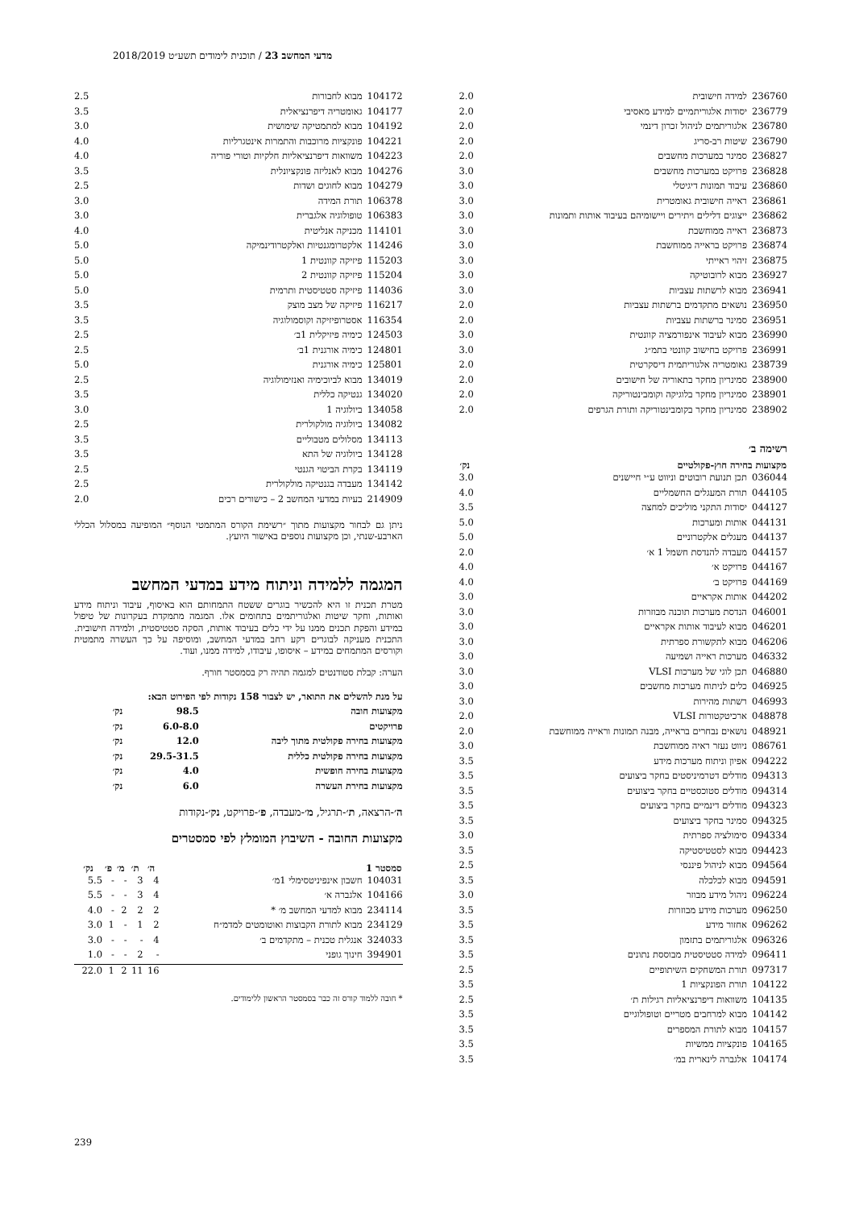מדעי המחשב 23 / תוכנית לימודים תשע״ט 2018/2019
| 236760 | למידה חישובית | 2.0 |
| 236779 | יסודות אלגוריתמיים למידע מאסיבי | 2.0 |
| 236780 | אלגוריתמים לניהול זכרון דינמי | 2.0 |
| 236790 | שיטות רב-סריג | 2.0 |
| 236827 | סמינר במערכות מחשבים | 2.0 |
| 236828 | פרויקט במערכות מחשבים | 3.0 |
| 236860 | עיבוד תמונות דיגיטלי | 3.0 |
| 236861 | ראייה חישובית גאומטרית | 3.0 |
| 236862 | ייצוגים דלילים ויתירים ויישומיהם בעיבוד אותות ותמונות | 3.0 |
| 236873 | ראייה ממוחשבת | 3.0 |
| 236874 | פרויקט בראייה ממוחשבת | 3.0 |
| 236875 | זיהוי ראייתי | 3.0 |
| 236927 | מבוא לרובוטיקה | 3.0 |
| 236941 | מבוא לרשתות עצביות | 3.0 |
| 236950 | נושאים מתקדמים ברשתות עצביות | 2.0 |
| 236951 | סמינר ברשתות עצביות | 2.0 |
| 236990 | מבוא לעיבוד אינפורמציה קוונטית | 3.0 |
| 236991 | פרויקט בחישוב קוונטי בתמ״ג | 3.0 |
| 238739 | גאומטריה אלגוריתמית דיסקרטית | 2.0 |
| 238900 | סמינריון מחקר בתאוריה של חישובים | 2.0 |
| 238901 | סמינריון מחקר בלוגיקה וקומבינטוריקה | 2.0 |
| 238902 | סמינריון מחקר בקומבינטוריקה ותורת הגרפים | 2.0 |
רשימה ב׳
| מקצועות בחירה חוץ-פקולטיים | | נק׳ |
| --- | --- | --- |
| 036044 | תכן תנועת רובוטים וניווט ע״י חיישנים | 3.0 |
| 044105 | תורת המעגלים החשמליים | 4.0 |
| 044127 | יסודות התקני מוליכים למחצה | 3.5 |
| 044131 | אותות ומערכות | 5.0 |
| 044137 | מעגלים אלקטרוניים | 5.0 |
| 044157 | מעבדה להנדסת חשמל 1 א׳ | 2.0 |
| 044167 | פרויקט א׳ | 4.0 |
| 044169 | פרויקט ב׳ | 4.0 |
| 044202 | אותות אקראיים | 3.0 |
| 046001 | הנדסת מערכות תוכנה מבוזרות | 3.0 |
| 046201 | מבוא לעיבוד אותות אקראיים | 3.0 |
| 046206 | מבוא לתקשורת ספרתית | 3.0 |
| 046332 | מערכות ראייה ושמיעה | 3.0 |
| 046880 | תכן לוגי של מערכות VLSI | 3.0 |
| 046925 | כלים לניתוח מערכות מחשבים | 3.0 |
| 046993 | רשתות מהירות | 3.0 |
| 048878 | ארכיטקטורות VLSI | 2.0 |
| 048921 | נושאים נבחרים בראייה, מבנה תמונות וראייה ממוחשבת | 2.0 |
| 086761 | ניווט נעזר ראיה ממוחשבת | 3.0 |
| 094222 | אפיון וניתוח מערכות מידע | 3.5 |
| 094313 | מודלים דטרמיניסטים בחקר ביצועים | 3.5 |
| 094314 | מודלים סטוכסטיים בחקר ביצועים | 3.5 |
| 094323 | מודלים דינמיים בחקר ביצועים | 3.5 |
| 094325 | סמינר בחקר ביצועים | 3.5 |
| 094334 | סימולציה ספרתית | 3.0 |
| 094423 | מבוא לסטטיסטיקה | 3.5 |
| 094564 | מבוא לניהול פיננסי | 2.5 |
| 094591 | מבוא לכלכלה | 3.5 |
| 096224 | ניהול מידע מבוזר | 3.0 |
| 096250 | מערכות מידע מבוזרות | 3.5 |
| 096262 | אחזור מידע | 3.5 |
| 096326 | אלגוריתמים בתזמון | 3.5 |
| 096411 | למידה סטטיסטית מבוססת נתונים | 3.5 |
| 097317 | תורת המשחקים השיתופיים | 2.5 |
| 104122 | תורת הפונקציות 1 | 3.5 |
| 104135 | משוואות דיפרנציאליות רגילות ת׳ | 2.5 |
| 104142 | מבוא למרחבים מטריים וטופולוגיים | 3.5 |
| 104157 | מבוא לתורת המספרים | 3.5 |
| 104165 | פונקציות ממשיות | 3.5 |
| 104174 | אלגברה לינארית במ׳ | 3.5 |
| 104172 | מבוא לחבורות | 2.5 |
| 104177 | גאומטריה דיפרנציאלית | 3.5 |
| 104192 | מבוא למתמטיקה שימושית | 3.0 |
| 104221 | פונקציות מרוכבות והתמרות אינטגרליות | 4.0 |
| 104223 | משוואות דיפרנציאליות חלקיות וטורי פוריה | 4.0 |
| 104276 | מבוא לאנליזה פונקציונלית | 3.5 |
| 104279 | מבוא לחוגים ושדות | 2.5 |
| 106378 | תורת המידה | 3.0 |
| 106383 | טופולוגיה אלגברית | 3.0 |
| 114101 | מכניקה אנליטית | 4.0 |
| 114246 | אלקטרומגנטיות ואלקטרודינמיקה | 5.0 |
| 115203 | פיזיקה קוונטית 1 | 5.0 |
| 115204 | פיזיקה קוונטית 2 | 5.0 |
| 114036 | פיזיקה סטטיסטית ותרמית | 5.0 |
| 116217 | פיזיקה של מצב מוצק | 3.5 |
| 116354 | אסטרופיזיקה וקוסמולוגיה | 3.5 |
| 124503 | כימיה פיזיקלית 1ב׳ | 2.5 |
| 124801 | כימיה אורגנית 1ב׳ | 2.5 |
| 125801 | כימיה אורגנית | 5.0 |
| 134019 | מבוא לביוכימיה ואנזימולוגיה | 2.5 |
| 134020 | גנטיקה כללית | 3.5 |
| 134058 | ביולוגיה 1 | 3.0 |
| 134082 | ביולוגיה מולקולרית | 2.5 |
| 134113 | מסלולים מטבוליים | 3.5 |
| 134128 | ביולוגיה של התא | 3.5 |
| 134119 | בקרת הביטוי הגנטי | 2.5 |
| 134142 | מעבדה בגנטיקה מולקולרית | 2.5 |
| 214909 | בעיות במדעי המחשב 2 – כישורים רכים | 2.0 |
ניתן גם לבחור מקצועות מתוך ״רשימת הקורס המתמטי הנוסף״ המופיעה במסלול הכללי הארבע-שנתי, וכן מקצועות נוספים באישור היועץ.
המגמה ללמידה וניתוח מידע במדעי המחשב
מטרת תכנית זו היא להכשיר בוגרים ששטח התמחותם הוא באיסוף, עיבוד וניתוח מידע ואותות, וחקר שיטות ואלגוריתמים בתחומים אלו. המגמה מתמקדת בעקרונות של טיפול במידע והפקת תכנים ממנו על ידי כלים בעיבוד אותות, הסקה סטטיסטית, ולמידה חישובית. התכנית מעניקה לבוגרים רקע רחב במדעי המחשב, ומוסיפה על כך העשרה מתמטית וקורסים המתמחים במידע – איסופו, עיבודו, למידה ממנו, ועוד.
הערה: קבלת סטודנטים למגמה תהיה רק בסמסטר חורף.
על מנת להשלים את התואר, יש לצבור 158 נקודות לפי הפירוט הבא:
| מקצועות חובה | 98.5 | נק׳ |
| פרויקטים | 6.0-8.0 | נק׳ |
| מקצועות בחירה פקולטית מתוך ליבה | 12.0 | נק׳ |
| מקצועות בחירה פקולטית כללית | 29.5-31.5 | נק׳ |
| מקצועות בחירה חופשית | 4.0 | נק׳ |
| מקצועות בחירת העשרה | 6.0 | נק׳ |
ה׳-הרצאה, ת׳-תרגיל, מ׳-מעבדה, פ׳-פרויקט, נק׳-נקודות
מקצועות החובה - השיבוץ המומלץ לפי סמסטרים
| סמסטר 1 | | ה׳ | ת׳ | מ׳ | פ׳ | נק׳ |
| --- | --- | --- | --- | --- | --- | --- |
| 104031 | חשבון אינפיניטסימלי 1מ׳ | 4 | 3 | - | - | 5.5 |
| 104166 | אלגברה א׳ | 4 | 3 | - | - | 5.5 |
| 234114 | מבוא למדעי המחשב מ׳ * | 2 | 2 | 2 | - | 4.0 |
| 234129 | מבוא לתורת הקבוצות ואוטומטים למדמ״ח | 2 | 1 | - | 1 | 3.0 |
| 324033 | אנגלית טכנית – מתקדמים ב׳ | 4 | - | - | - | 3.0 |
| 394901 | חינוך גופני | - | 2 | - | - | 1.0 |
| | | 16 | 11 | 2 | 1 | 22.0 |
* חובה ללמוד קורס זה כבר בסמסטר הראשון ללימודים.
239